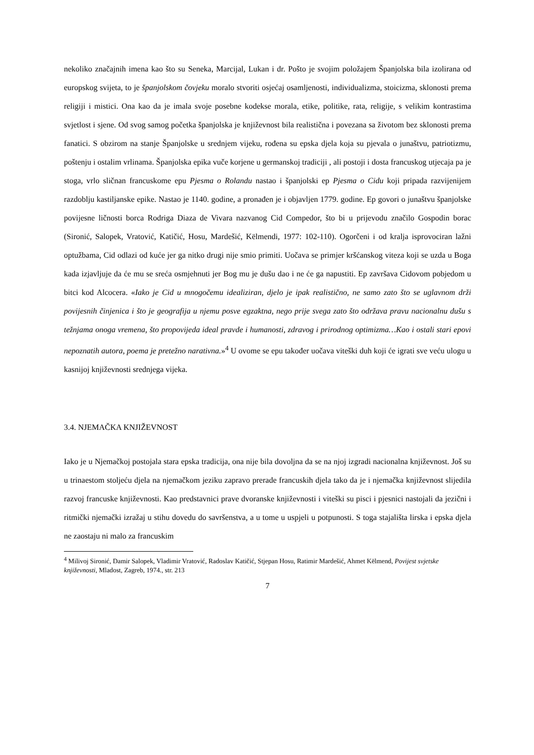nekoliko značajnih imena kao što su Seneka, Marcijal, Lukan i dr. Pošto je svojim položajem Španjolska bila izolirana od europskog svijeta, to je španjolskom čovjeku moralo stvoriti osjećaj osamljenosti, individualizma, stoicizma, sklonosti prema religiji i mistici. Ona kao da je imala svoje posebne kodekse morala, etike, politike, rata, religije, s velikim kontrastima svjetlost i sjene. Od svog samog početka španjolska je književnost bila realistična i povezana sa životom bez sklonosti prema fanatici. S obzirom na stanje Španjolske u srednjem vijeku, rođena su epska djela koja su pjevala o junaštvu, patriotizmu, poštenju i ostalim vrlinama. Španjolska epika vuče korjene u germanskoj tradiciji , ali postoji i dosta francuskog utjecaja pa je stoga, vrlo sličnan francuskome epu Pjesma o Rolandu nastao i španjolski ep Pjesma o Cidu koji pripada razvijenijem razdoblju kastiljanske epike. Nastao je 1140. godine, a pronađen je i objavljen 1779. godine. Ep govori o junaštvu španjolske povijesne ličnosti borca Rodriga Diaza de Vivara nazvanog Cid Compedor, što bi u prijevodu značilo Gospodin borac (Sironić, Salopek, Vratović, Katičić, Hosu, Mardešić, Këlmendi, 1977: 102-110). Ogorčeni i od kralja isprovociran lažni optužbama, Cid odlazi od kuće jer ga nitko drugi nije smio primiti. Uočava se primjer kršćanskog viteza koji se uzda u Boga kada izjavljuje da će mu se sreća osmjehnuti jer Bog mu je dušu dao i ne će ga napustiti. Ep završava Cidovom pobjedom u bitci kod Alcocera. «Iako je Cid u mnogočemu idealiziran, djelo je ipak realistično, ne samo zato što se uglavnom drži povijesnih činjenica i što je geografija u njemu posve egzaktna, nego prije svega zato što održava pravu nacionalnu dušu s težnjama onoga vremena, što propovijeda ideal pravde i humanosti, zdravog i prirodnog optimizma…Kao i ostali stari epovi nepoznatih autora, poema je pretežno narativna.»<sup>4</sup> U ovome se epu također uočava viteški duh koji će igrati sve veću ulogu u kasnijoj književnosti srednjega vijeka.
3.4. NJEMAČKA KNJIŽEVNOST
Iako je u Njemačkoj postojala stara epska tradicija, ona nije bila dovoljna da se na njoj izgradi nacionalna književnost. Još su u trinaestom stoljeću djela na njemačkom jeziku zapravo prerade francuskih djela tako da je i njemačka književnost slijedila razvoj francuske književnosti. Kao predstavnici prave dvoranske književnosti i viteški su pisci i pjesnici nastojali da jezični i ritmički njemački izražaj u stihu dovedu do savršenstva, a u tome u uspjeli u potpunosti. S toga stajališta lirska i epska djela ne zaostaju ni malo za francuskim
<sup>4</sup> Milivoj Sironić, Damir Salopek, Vladimir Vratović, Radoslav Katičić, Stjepan Hosu, Ratimir Mardešić, Ahmet Këlmend, Povijest svjetske književnosti, Mladost, Zagreb, 1974., str. 213
7